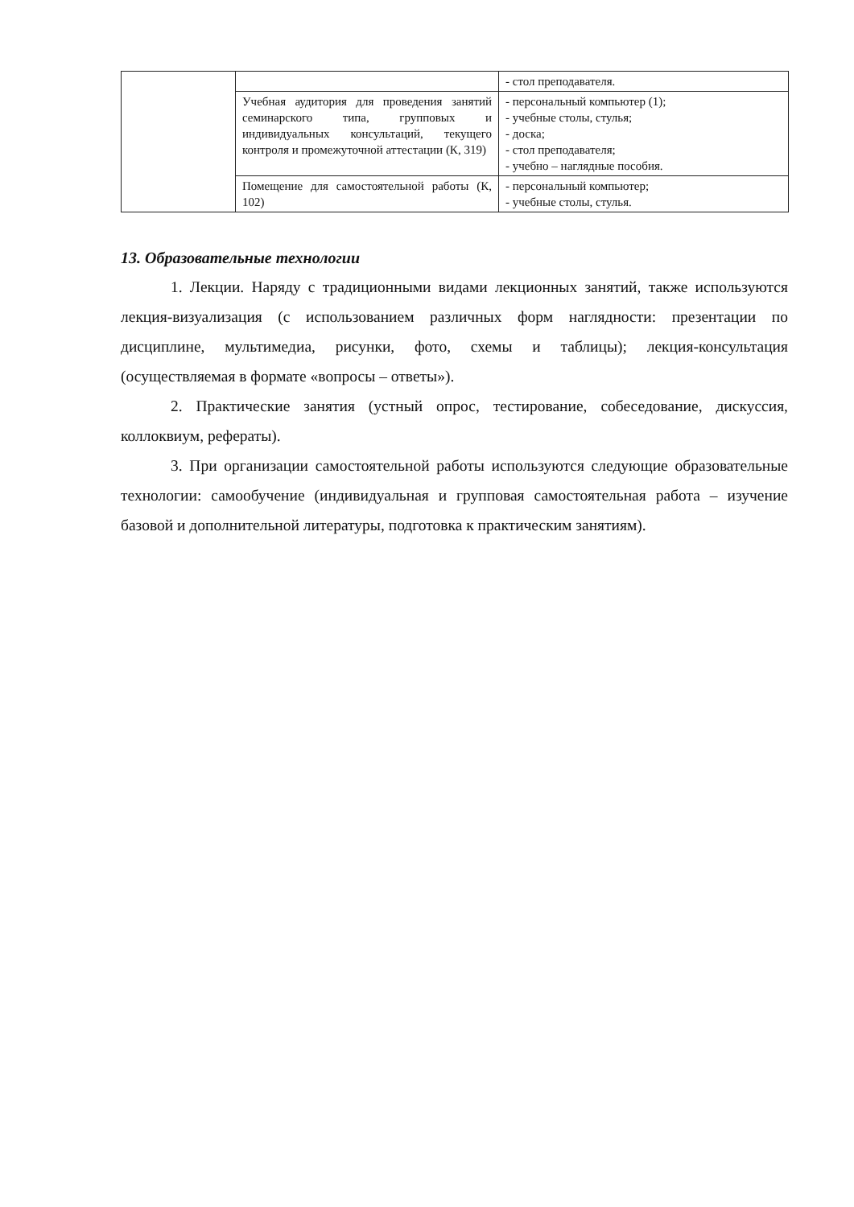| | | - стол преподавателя. |
| | Учебная аудитория для проведения занятий семинарского типа, групповых и индивидуальных консультаций, текущего контроля и промежуточной аттестации (К, 319) | - персональный компьютер (1); - учебные столы, стулья; - доска; - стол преподавателя; - учебно – наглядные пособия. |
| | Помещение для самостоятельной работы (К, 102) | - персональный компьютер; - учебные столы, стулья. |
13. Образовательные технологии
1. Лекции. Наряду с традиционными видами лекционных занятий, также используются лекция-визуализация (с использованием различных форм наглядности: презентации по дисциплине, мультимедиа, рисунки, фото, схемы и таблицы); лекция-консультация (осуществляемая в формате «вопросы – ответы»).
2. Практические занятия (устный опрос, тестирование, собеседование, дискуссия, коллоквиум, рефераты).
3. При организации самостоятельной работы используются следующие образовательные технологии: самообучение (индивидуальная и групповая самостоятельная работа – изучение базовой и дополнительной литературы, подготовка к практическим занятиям).